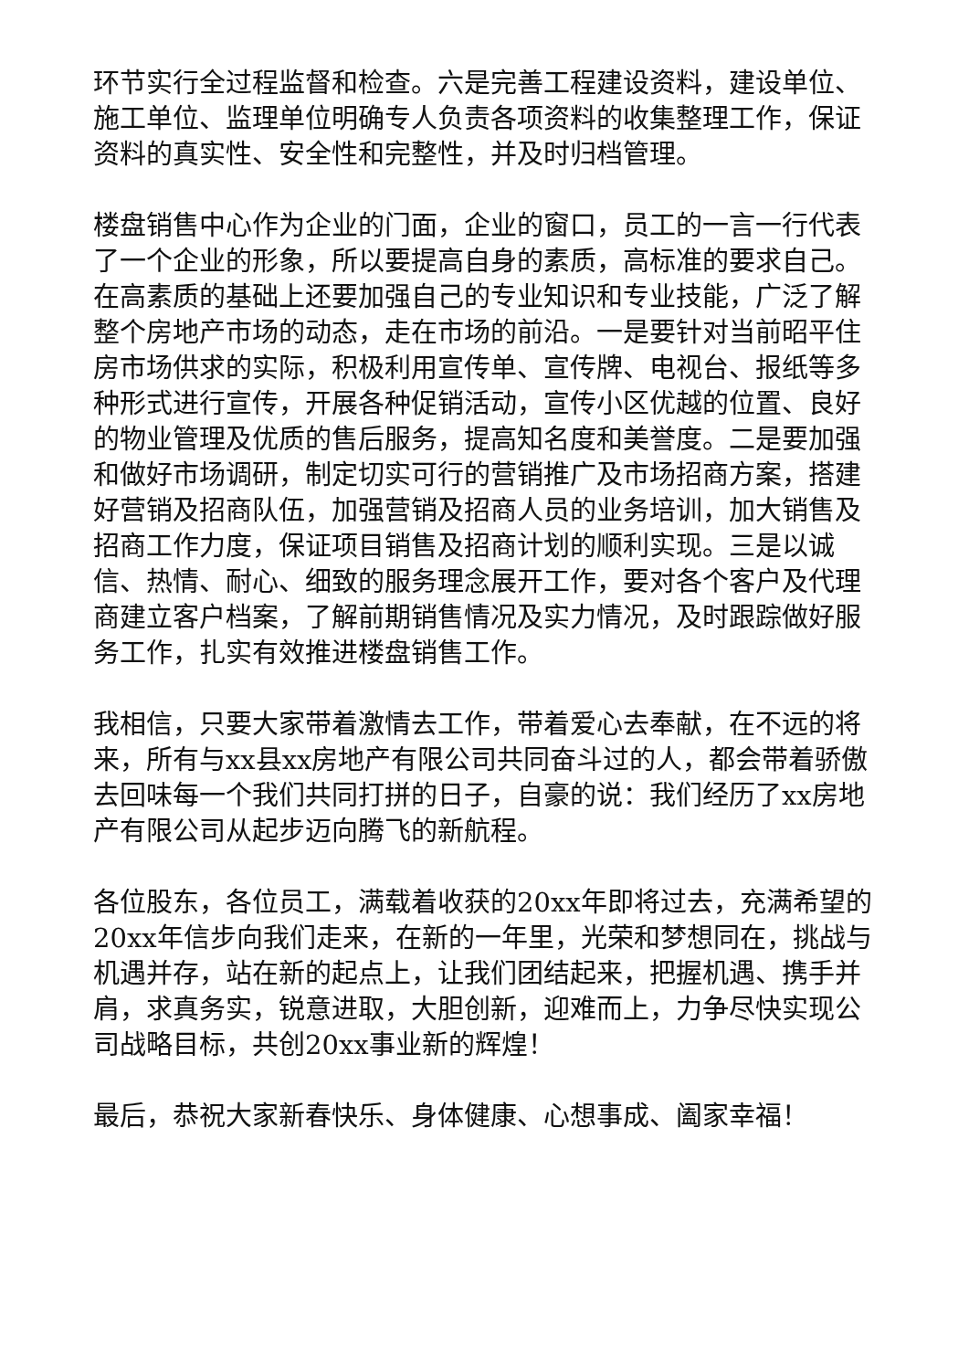环节实行全过程监督和检查。六是完善工程建设资料，建设单位、施工单位、监理单位明确专人负责各项资料的收集整理工作，保证资料的真实性、安全性和完整性，并及时归档管理。
楼盘销售中心作为企业的门面，企业的窗口，员工的一言一行代表了一个企业的形象，所以要提高自身的素质，高标准的要求自己。在高素质的基础上还要加强自己的专业知识和专业技能，广泛了解整个房地产市场的动态，走在市场的前沿。一是要针对当前昭平住房市场供求的实际，积极利用宣传单、宣传牌、电视台、报纸等多种形式进行宣传，开展各种促销活动，宣传小区优越的位置、良好的物业管理及优质的售后服务，提高知名度和美誉度。二是要加强和做好市场调研，制定切实可行的营销推广及市场招商方案，搭建好营销及招商队伍，加强营销及招商人员的业务培训，加大销售及招商工作力度，保证项目销售及招商计划的顺利实现。三是以诚信、热情、耐心、细致的服务理念展开工作，要对各个客户及代理商建立客户档案，了解前期销售情况及实力情况，及时跟踪做好服务工作，扎实有效推进楼盘销售工作。
我相信，只要大家带着激情去工作，带着爱心去奉献，在不远的将来，所有与xx县xx房地产有限公司共同奋斗过的人，都会带着骄傲去回味每一个我们共同打拼的日子，自豪的说：我们经历了xx房地产有限公司从起步迈向腾飞的新航程。
各位股东，各位员工，满载着收获的20xx年即将过去，充满希望的20xx年信步向我们走来，在新的一年里，光荣和梦想同在，挑战与机遇并存，站在新的起点上，让我们团结起来，把握机遇、携手并肩，求真务实，锐意进取，大胆创新，迎难而上，力争尽快实现公司战略目标，共创20xx事业新的辉煌！
最后，恭祝大家新春快乐、身体健康、心想事成、阖家幸福！